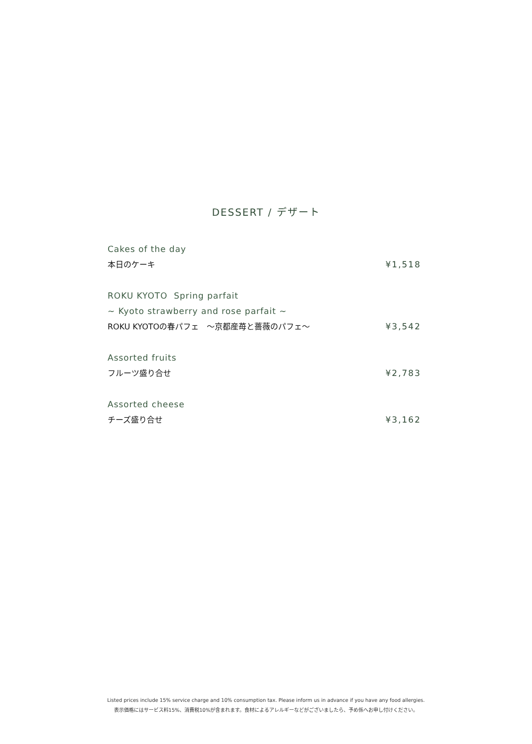DESSERT / デザート
Cakes of the day
本日のケーキ ¥1,518
ROKU KYOTO Spring parfait
~ Kyoto strawberry and rose parfait ~
ROKU KYOTOの春パフェ　～京都産苺と薔薇のパフェ～ ¥3,542
Assorted fruits
フルーツ盛り合せ ¥2,783
Assorted cheese
チーズ盛り合せ ¥3,162
Listed prices include 15% service charge and 10% consumption tax. Please inform us in advance if you have any food allergies.
表示価格にはサービス料15%、消費税10%が含まれます。食材によるアレルギーなどがございましたら、予め係へお申し付けください。